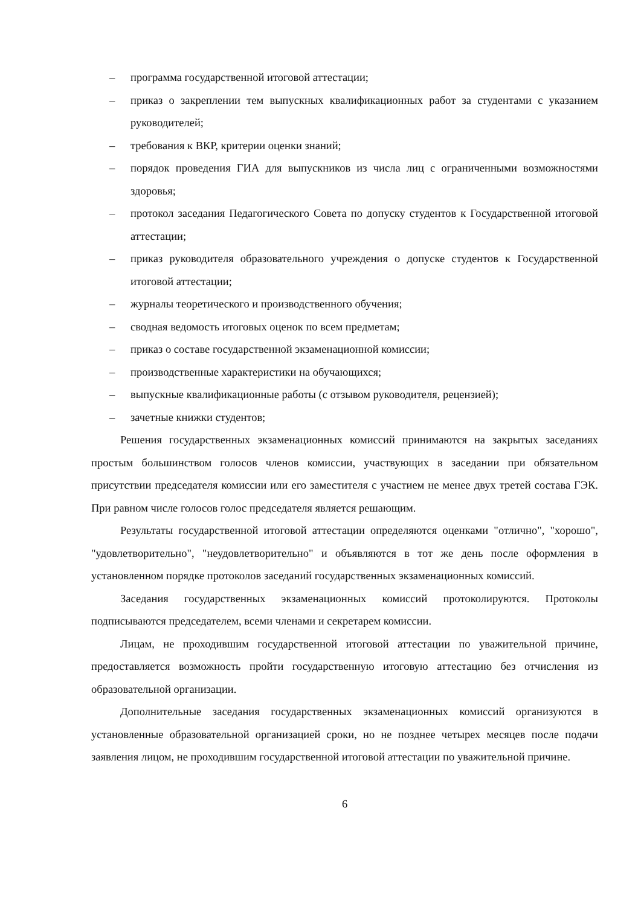– программа государственной итоговой аттестации;
– приказ о закреплении тем выпускных квалификационных работ за студентами с указанием руководителей;
– требования к ВКР, критерии оценки знаний;
– порядок проведения ГИА для выпускников из числа лиц с ограниченными возможностями здоровья;
– протокол заседания Педагогического Совета по допуску студентов к Государственной итоговой аттестации;
– приказ руководителя образовательного учреждения о допуске студентов к Государственной итоговой аттестации;
– журналы теоретического и производственного обучения;
– сводная ведомость итоговых оценок по всем предметам;
– приказ о составе государственной экзаменационной комиссии;
– производственные характеристики на обучающихся;
– выпускные квалификационные работы (с отзывом руководителя, рецензией);
– зачетные книжки студентов;
Решения государственных экзаменационных комиссий принимаются на закрытых заседаниях простым большинством голосов членов комиссии, участвующих в заседании при обязательном присутствии председателя комиссии или его заместителя с участием не менее двух третей состава ГЭК. При равном числе голосов голос председателя является решающим.
Результаты государственной итоговой аттестации определяются оценками "отлично", "хорошо", "удовлетворительно", "неудовлетворительно" и объявляются в тот же день после оформления в установленном порядке протоколов заседаний государственных экзаменационных комиссий.
Заседания государственных экзаменационных комиссий протоколируются. Протоколы подписываются председателем, всеми членами и секретарем комиссии.
Лицам, не проходившим государственной итоговой аттестации по уважительной причине, предоставляется возможность пройти государственную итоговую аттестацию без отчисления из образовательной организации.
Дополнительные заседания государственных экзаменационных комиссий организуются в установленные образовательной организацией сроки, но не позднее четырех месяцев после подачи заявления лицом, не проходившим государственной итоговой аттестации по уважительной причине.
6